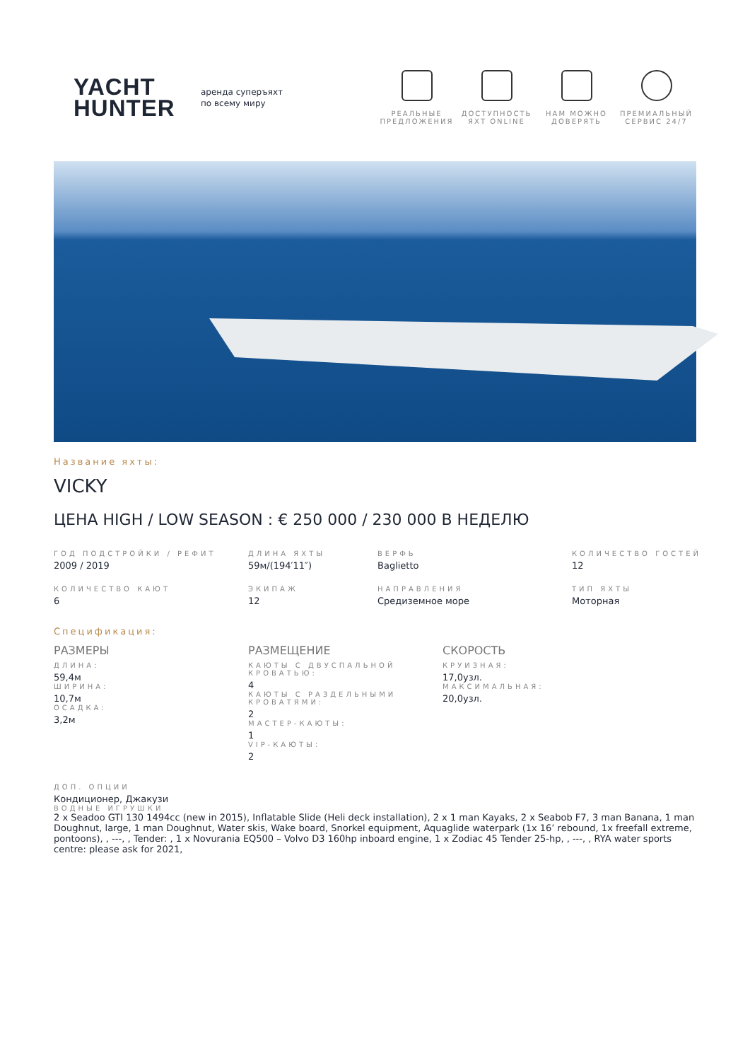YACHT
HUNTER
аренда суперъяхт
по всему миру
РЕАЛЬНЫЕ ПРЕДЛОЖЕНИЯ
ДОСТУПНОСТЬ ЯХТ ONLINE
НАМ МОЖНО ДОВЕРЯТЬ
ПРЕМИАЛЬНЫЙ СЕРВИС 24/7
Название яхты:
VICKY
ЦЕНА HIGH / LOW SEASON : € 250 000 / 230 000 В НЕДЕЛЮ
ГОД ПОДСТРОЙКИ / РЕФИТ
2009 / 2019
ДЛИНА ЯХТЫ
59м/(194′11″)
ВЕРФЬ
Baglietto
КОЛИЧЕСТВО ГОСТЕЙ
12
КОЛИЧЕСТВО КАЮТ
6
ЭКИПАЖ
12
НАПРАВЛЕНИЯ
Средиземное море
ТИП ЯХТЫ
Моторная
Спецификация:
РАЗМЕРЫ
ДЛИНА:
59,4м
ШИРИНА:
10,7м
ОСАДКА:
3,2м
РАЗМЕЩЕНИЕ
КАЮТЫ С ДВУСПАЛЬНОЙ КРОВАТЬЮ:
4
КАЮТЫ С РАЗДЕЛЬНЫМИ КРОВАТЯМИ:
2
МАСТЕР-КАЮТЫ:
1
VIP-КАЮТЫ:
2
СКОРОСТЬ
КРУИЗНАЯ:
17,0узл.
МАКСИМАЛЬНАЯ:
20,0узл.
ДОП. ОПЦИИ
Кондиционер, Джакузи
ВОДНЫЕ ИГРУШКИ
2 x Seadoo GTI 130 1494cc (new in 2015), Inflatable Slide (Heli deck installation), 2 x 1 man Kayaks, 2 x Seabob F7, 3 man Banana, 1 man Doughnut, large, 1 man Doughnut, Water skis, Wake board, Snorkel equipment, Aquaglide waterpark (1x 16’ rebound, 1x freefall extreme, pontoons), , ---, , Tender: , 1 x Novurania EQ500 – Volvo D3 160hp inboard engine, 1 x Zodiac 45 Tender 25-hp, , ---, , RYA water sports centre: please ask for 2021,